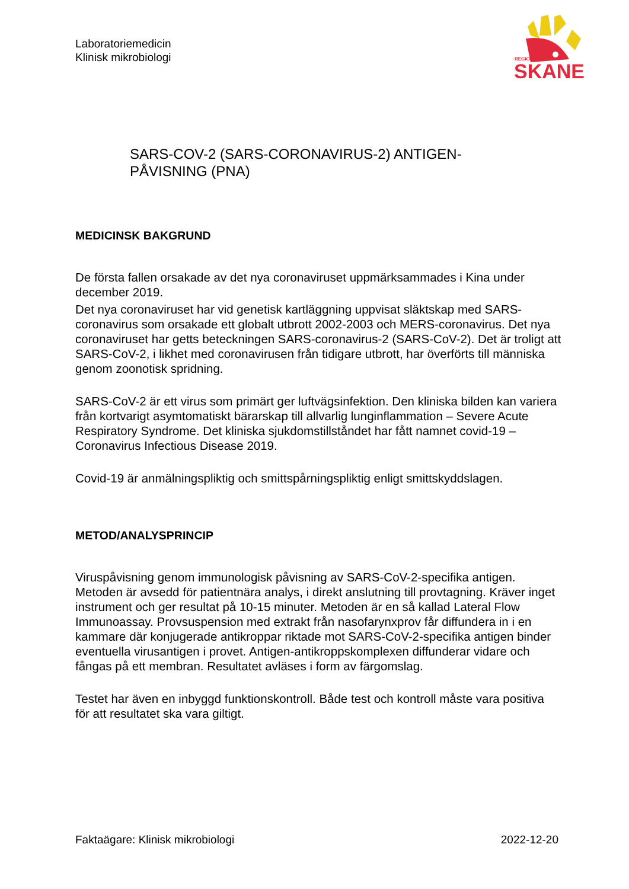Laboratoriemedicin
Klinisk mikrobiologi
REGION
SKANE
SARS-COV-2 (SARS-CORONAVIRUS-2) ANTIGEN-
PÅVISNING (PNA)
MEDICINSK BAKGRUND
De första fallen orsakade av det nya coronaviruset uppmärksammades i Kina under december 2019.
Det nya coronaviruset har vid genetisk kartläggning uppvisat släktskap med SARS-coronavirus som orsakade ett globalt utbrott 2002-2003 och MERS-coronavirus. Det nya coronaviruset har getts beteckningen SARS-coronavirus-2 (SARS-CoV-2). Det är troligt att SARS-CoV-2, i likhet med coronavirusen från tidigare utbrott, har överförts till människa genom zoonotisk spridning.
SARS-CoV-2 är ett virus som primärt ger luftvägsinfektion. Den kliniska bilden kan variera från kortvarigt asymtomatiskt bärarskap till allvarlig lunginflammation – Severe Acute Respiratory Syndrome. Det kliniska sjukdomstillståndet har fått namnet covid-19 – Coronavirus Infectious Disease 2019.
Covid-19 är anmälningspliktig och smittspårningspliktig enligt smittskyddslagen.
METOD/ANALYSPRINCIP
Viruspåvisning genom immunologisk påvisning av SARS-CoV-2-specifika antigen. Metoden är avsedd för patientnära analys, i direkt anslutning till provtagning. Kräver inget instrument och ger resultat på 10-15 minuter. Metoden är en så kallad Lateral Flow Immunoassay. Provsuspension med extrakt från nasofarynxprov får diffundera in i en kammare där konjugerade antikroppar riktade mot SARS-CoV-2-specifika antigen binder eventuella virusantigen i provet. Antigen-antikroppskomplexen diffunderar vidare och fångas på ett membran. Resultatet avläses i form av färgomslag.
Testet har även en inbyggd funktionskontroll. Både test och kontroll måste vara positiva för att resultatet ska vara giltigt.
Faktaägare: Klinisk mikrobiologi 2022-12-20